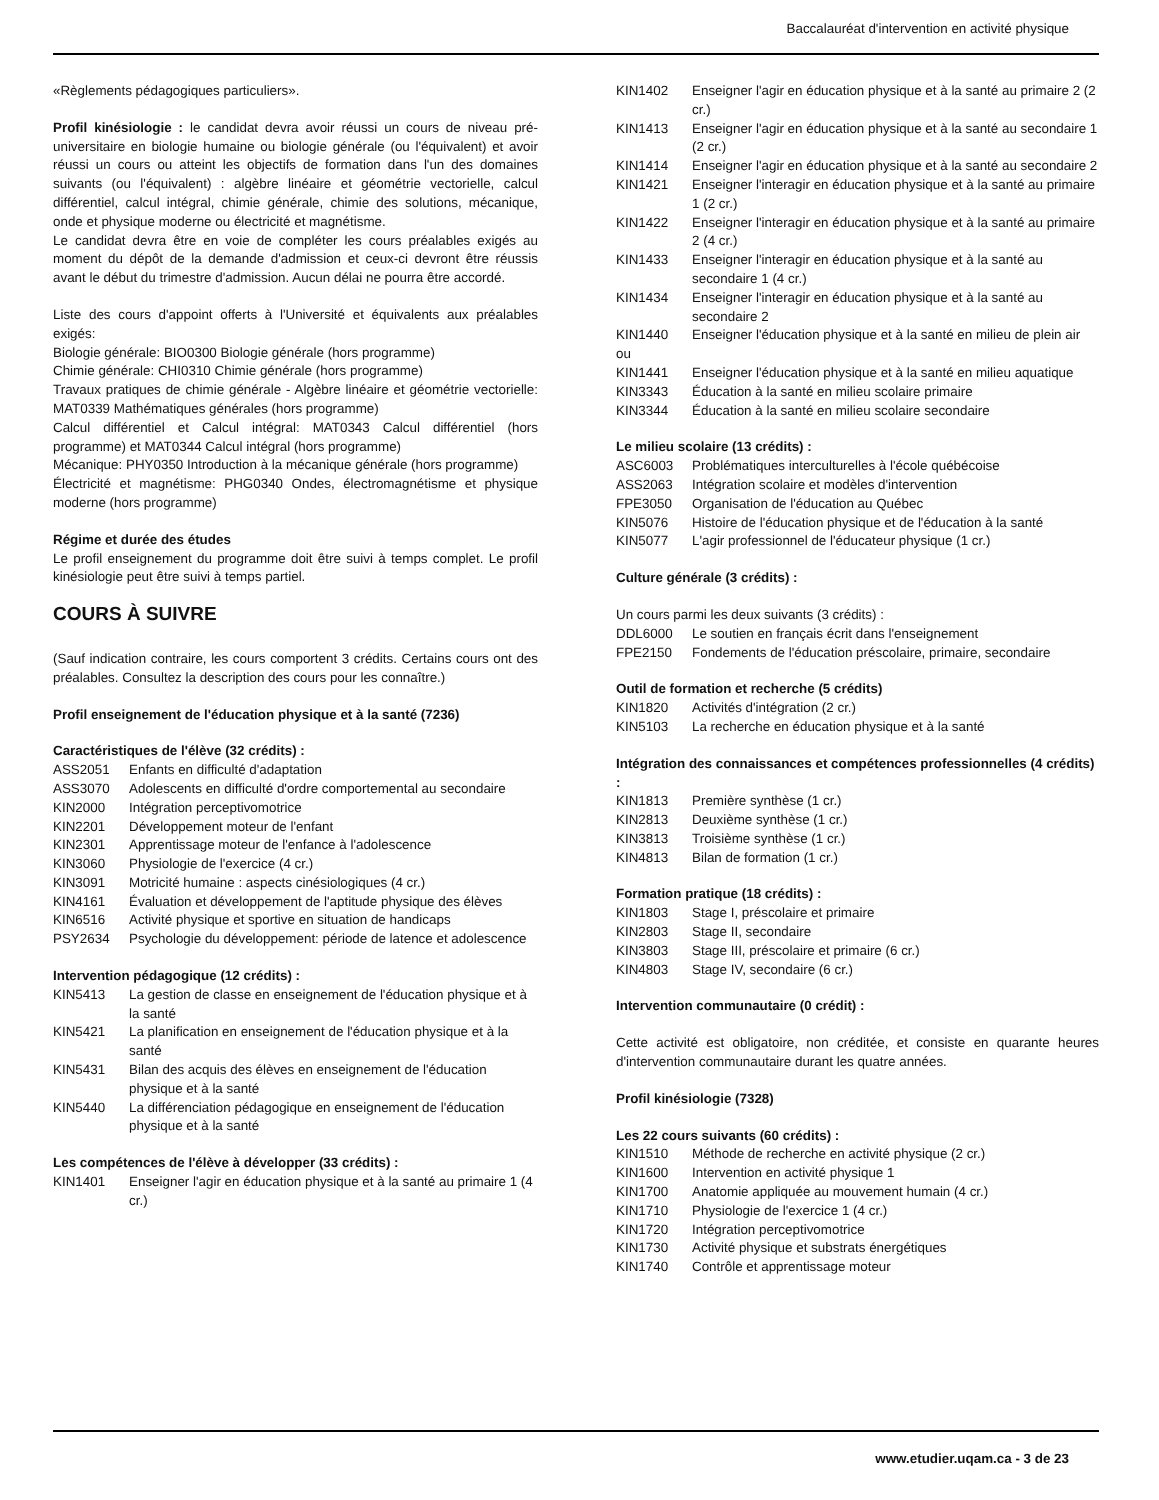Baccalauréat d'intervention en activité physique
«Règlements pédagogiques particuliers».
Profil kinésiologie : le candidat devra avoir réussi un cours de niveau pré-universitaire en biologie humaine ou biologie générale (ou l'équivalent) et avoir réussi un cours ou atteint les objectifs de formation dans l'un des domaines suivants (ou l'équivalent) : algèbre linéaire et géométrie vectorielle, calcul différentiel, calcul intégral, chimie générale, chimie des solutions, mécanique, onde et physique moderne ou électricité et magnétisme.
Le candidat devra être en voie de compléter les cours préalables exigés au moment du dépôt de la demande d'admission et ceux-ci devront être réussis avant le début du trimestre d'admission. Aucun délai ne pourra être accordé.
Liste des cours d'appoint offerts à l'Université et équivalents aux préalables exigés:
Biologie générale: BIO0300 Biologie générale (hors programme)
Chimie générale: CHI0310 Chimie générale (hors programme)
Travaux pratiques de chimie générale - Algèbre linéaire et géométrie vectorielle: MAT0339 Mathématiques générales (hors programme)
Calcul différentiel et Calcul intégral: MAT0343 Calcul différentiel (hors programme) et MAT0344 Calcul intégral (hors programme)
Mécanique: PHY0350 Introduction à la mécanique générale (hors programme)
Électricité et magnétisme: PHG0340 Ondes, électromagnétisme et physique moderne (hors programme)
Régime et durée des études
Le profil enseignement du programme doit être suivi à temps complet. Le profil kinésiologie peut être suivi à temps partiel.
COURS À SUIVRE
(Sauf indication contraire, les cours comportent 3 crédits. Certains cours ont des préalables. Consultez la description des cours pour les connaître.)
Profil enseignement de l'éducation physique et à la santé (7236)
Caractéristiques de l'élève (32 crédits) :
ASS2051 Enfants en difficulté d'adaptation
ASS3070 Adolescents en difficulté d'ordre comportemental au secondaire
KIN2000 Intégration perceptivomotrice
KIN2201 Développement moteur de l'enfant
KIN2301 Apprentissage moteur de l'enfance à l'adolescence
KIN3060 Physiologie de l'exercice (4 cr.)
KIN3091 Motricité humaine : aspects cinésiologiques (4 cr.)
KIN4161 Évaluation et développement de l'aptitude physique des élèves
KIN6516 Activité physique et sportive en situation de handicaps
PSY2634 Psychologie du développement: période de latence et adolescence
Intervention pédagogique (12 crédits) :
KIN5413 La gestion de classe en enseignement de l'éducation physique et à la santé
KIN5421 La planification en enseignement de l'éducation physique et à la santé
KIN5431 Bilan des acquis des élèves en enseignement de l'éducation physique et à la santé
KIN5440 La différenciation pédagogique en enseignement de l'éducation physique et à la santé
Les compétences de l'élève à développer (33 crédits) :
KIN1401 Enseigner l'agir en éducation physique et à la santé au primaire 1 (4 cr.)
KIN1402 Enseigner l'agir en éducation physique et à la santé au primaire 2 (2 cr.)
KIN1413 Enseigner l'agir en éducation physique et à la santé au secondaire 1 (2 cr.)
KIN1414 Enseigner l'agir en éducation physique et à la santé au secondaire 2
KIN1421 Enseigner l'interagir en éducation physique et à la santé au primaire 1 (2 cr.)
KIN1422 Enseigner l'interagir en éducation physique et à la santé au primaire 2 (4 cr.)
KIN1433 Enseigner l'interagir en éducation physique et à la santé au secondaire 1 (4 cr.)
KIN1434 Enseigner l'interagir en éducation physique et à la santé au secondaire 2
KIN1440 Enseigner l'éducation physique et à la santé en milieu de plein air
ou
KIN1441 Enseigner l'éducation physique et à la santé en milieu aquatique
KIN3343 Éducation à la santé en milieu scolaire primaire
KIN3344 Éducation à la santé en milieu scolaire secondaire
Le milieu scolaire (13 crédits) :
ASC6003 Problématiques interculturelles à l'école québécoise
ASS2063 Intégration scolaire et modèles d'intervention
FPE3050 Organisation de l'éducation au Québec
KIN5076 Histoire de l'éducation physique et de l'éducation à la santé
KIN5077 L'agir professionnel de l'éducateur physique (1 cr.)
Culture générale (3 crédits) :
Un cours parmi les deux suivants (3 crédits) :
DDL6000 Le soutien en français écrit dans l'enseignement
FPE2150 Fondements de l'éducation préscolaire, primaire, secondaire
Outil de formation et recherche (5 crédits)
KIN1820 Activités d'intégration (2 cr.)
KIN5103 La recherche en éducation physique et à la santé
Intégration des connaissances et compétences professionnelles (4 crédits) :
KIN1813 Première synthèse (1 cr.)
KIN2813 Deuxième synthèse (1 cr.)
KIN3813 Troisième synthèse (1 cr.)
KIN4813 Bilan de formation (1 cr.)
Formation pratique (18 crédits) :
KIN1803 Stage I, préscolaire et primaire
KIN2803 Stage II, secondaire
KIN3803 Stage III, préscolaire et primaire (6 cr.)
KIN4803 Stage IV, secondaire (6 cr.)
Intervention communautaire (0 crédit) :
Cette activité est obligatoire, non créditée, et consiste en quarante heures d'intervention communautaire durant les quatre années.
Profil kinésiologie (7328)
Les 22 cours suivants (60 crédits) :
KIN1510 Méthode de recherche en activité physique (2 cr.)
KIN1600 Intervention en activité physique 1
KIN1700 Anatomie appliquée au mouvement humain (4 cr.)
KIN1710 Physiologie de l'exercice 1 (4 cr.)
KIN1720 Intégration perceptivomotrice
KIN1730 Activité physique et substrats énergétiques
KIN1740 Contrôle et apprentissage moteur
www.etudier.uqam.ca - 3 de 23